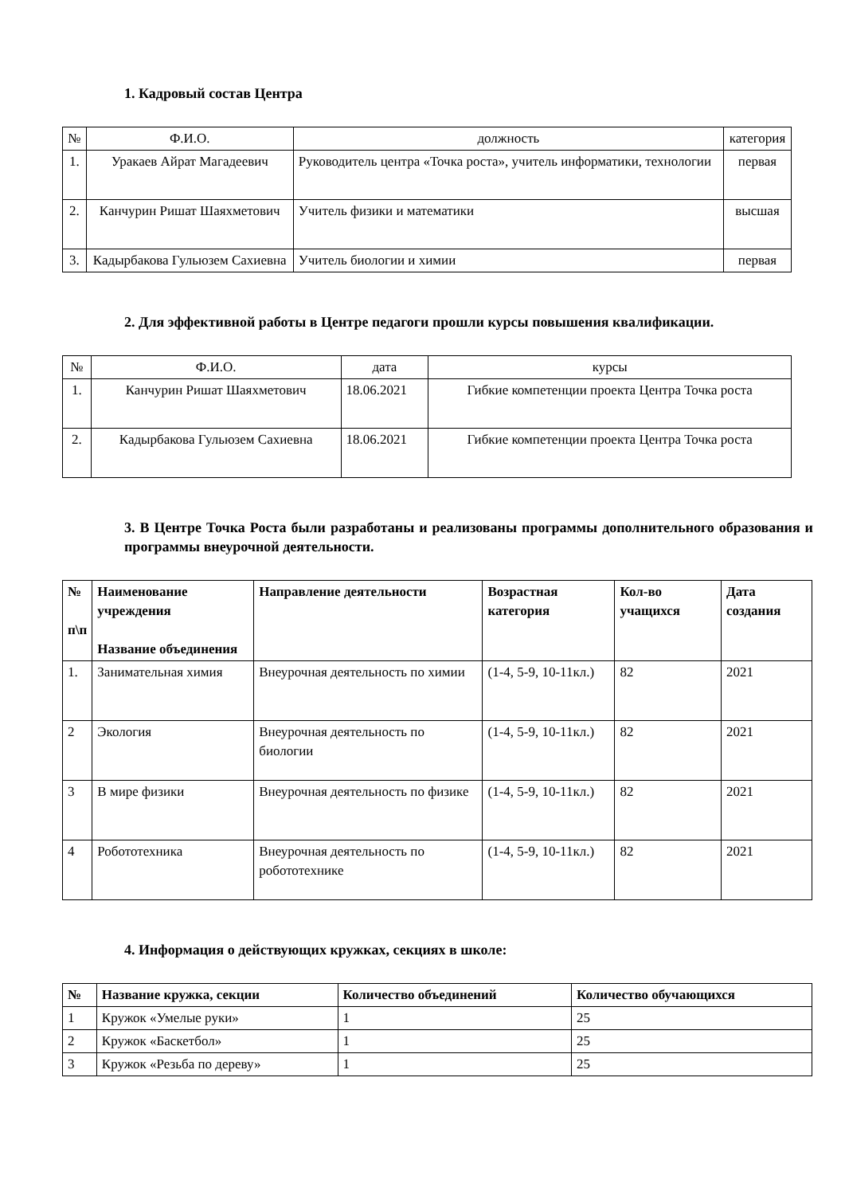1. Кадровый состав Центра
| № | Ф.И.О. | должность | категория |
| --- | --- | --- | --- |
| 1. | Уракаев Айрат Магадеевич | Руководитель центра «Точка роста», учитель информатики, технологии | первая |
| 2. | Канчурин Ришат Шаяхметович | Учитель физики и математики | высшая |
| 3. | Кадырбакова Гульюзем Сахиевна | Учитель биологии и химии | первая |
2. Для эффективной работы в Центре педагоги прошли курсы повышения квалификации.
| № | Ф.И.О. | дата | курсы |
| --- | --- | --- | --- |
| 1. | Канчурин Ришат Шаяхметович | 18.06.2021 | Гибкие компетенции проекта Центра Точка роста |
| 2. | Кадырбакова Гульюзем Сахиевна | 18.06.2021 | Гибкие компетенции проекта Центра Точка роста |
3. В Центре Точка Роста были разработаны и реализованы программы дополнительного образования и программы внеурочной деятельности.
| № п\п | Наименование учреждения Название объединения | Направление деятельности | Возрастная категория | Кол-во учащихся | Дата создания |
| --- | --- | --- | --- | --- | --- |
| 1. | Занимательная химия | Внеурочная деятельность по химии | (1-4, 5-9, 10-11кл.) | 82 | 2021 |
| 2 | Экология | Внеурочная деятельность по биологии | (1-4, 5-9, 10-11кл.) | 82 | 2021 |
| 3 | В мире физики | Внеурочная деятельность по физике | (1-4, 5-9, 10-11кл.) | 82 | 2021 |
| 4 | Робототехника | Внеурочная деятельность по робототехнике | (1-4, 5-9, 10-11кл.) | 82 | 2021 |
4. Информация о действующих кружках, секциях в школе:
| № | Название кружка, секции | Количество объединений | Количество обучающихся |
| --- | --- | --- | --- |
| 1 | Кружок «Умелые руки» | 1 | 25 |
| 2 | Кружок «Баскетбол» | 1 | 25 |
| 3 | Кружок «Резьба по дереву» | 1 | 25 |